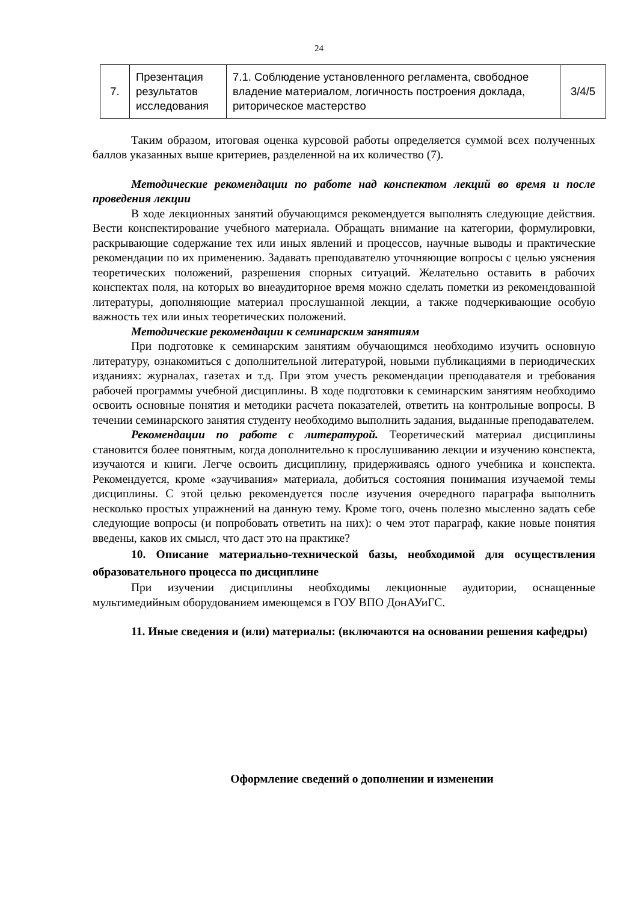24
| 7. | Презентация результатов исследования | 7.1. Соблюдение установленного регламента, свободное владение материалом, логичность построения доклада, риторическое мастерство | 3/4/5 |
Таким образом, итоговая оценка курсовой работы определяется суммой всех полученных баллов указанных выше критериев, разделенной на их количество (7).
Методические рекомендации по работе над конспектом лекций во время и после проведения лекции
В ходе лекционных занятий обучающимся рекомендуется выполнять следующие действия. Вести конспектирование учебного материала. Обращать внимание на категории, формулировки, раскрывающие содержание тех или иных явлений и процессов, научные выводы и практические рекомендации по их применению. Задавать преподавателю уточняющие вопросы с целью уяснения теоретических положений, разрешения спорных ситуаций. Желательно оставить в рабочих конспектах поля, на которых во внеаудиторное время можно сделать пометки из рекомендованной литературы, дополняющие материал прослушанной лекции, а также подчеркивающие особую важность тех или иных теоретических положений.
Методические рекомендации к семинарским занятиям
При подготовке к семинарским занятиям обучающимся необходимо изучить основную литературу, ознакомиться с дополнительной литературой, новыми публикациями в периодических изданиях: журналах, газетах и т.д. При этом учесть рекомендации преподавателя и требования рабочей программы учебной дисциплины. В ходе подготовки к семинарским занятиям необходимо освоить основные понятия и методики расчета показателей, ответить на контрольные вопросы. В течении семинарского занятия студенту необходимо выполнить задания, выданные преподавателем.
Рекомендации по работе с литературой. Теоретический материал дисциплины становится более понятным, когда дополнительно к прослушиванию лекции и изучению конспекта, изучаются и книги. Легче освоить дисциплину, придерживаясь одного учебника и конспекта. Рекомендуется, кроме «заучивания» материала, добиться состояния понимания изучаемой темы дисциплины. С этой целью рекомендуется после изучения очередного параграфа выполнить несколько простых упражнений на данную тему. Кроме того, очень полезно мысленно задать себе следующие вопросы (и попробовать ответить на них): о чем этот параграф, какие новые понятия введены, каков их смысл, что даст это на практике?
10. Описание материально-технической базы, необходимой для осуществления образовательного процесса по дисциплине
При изучении дисциплины необходимы лекционные аудитории, оснащенные мультимедийным оборудованием имеющемся в ГОУ ВПО ДонАУиГС.
11. Иные сведения и (или) материалы: (включаются на основании решения кафедры)
Оформление сведений о дополнении и изменении